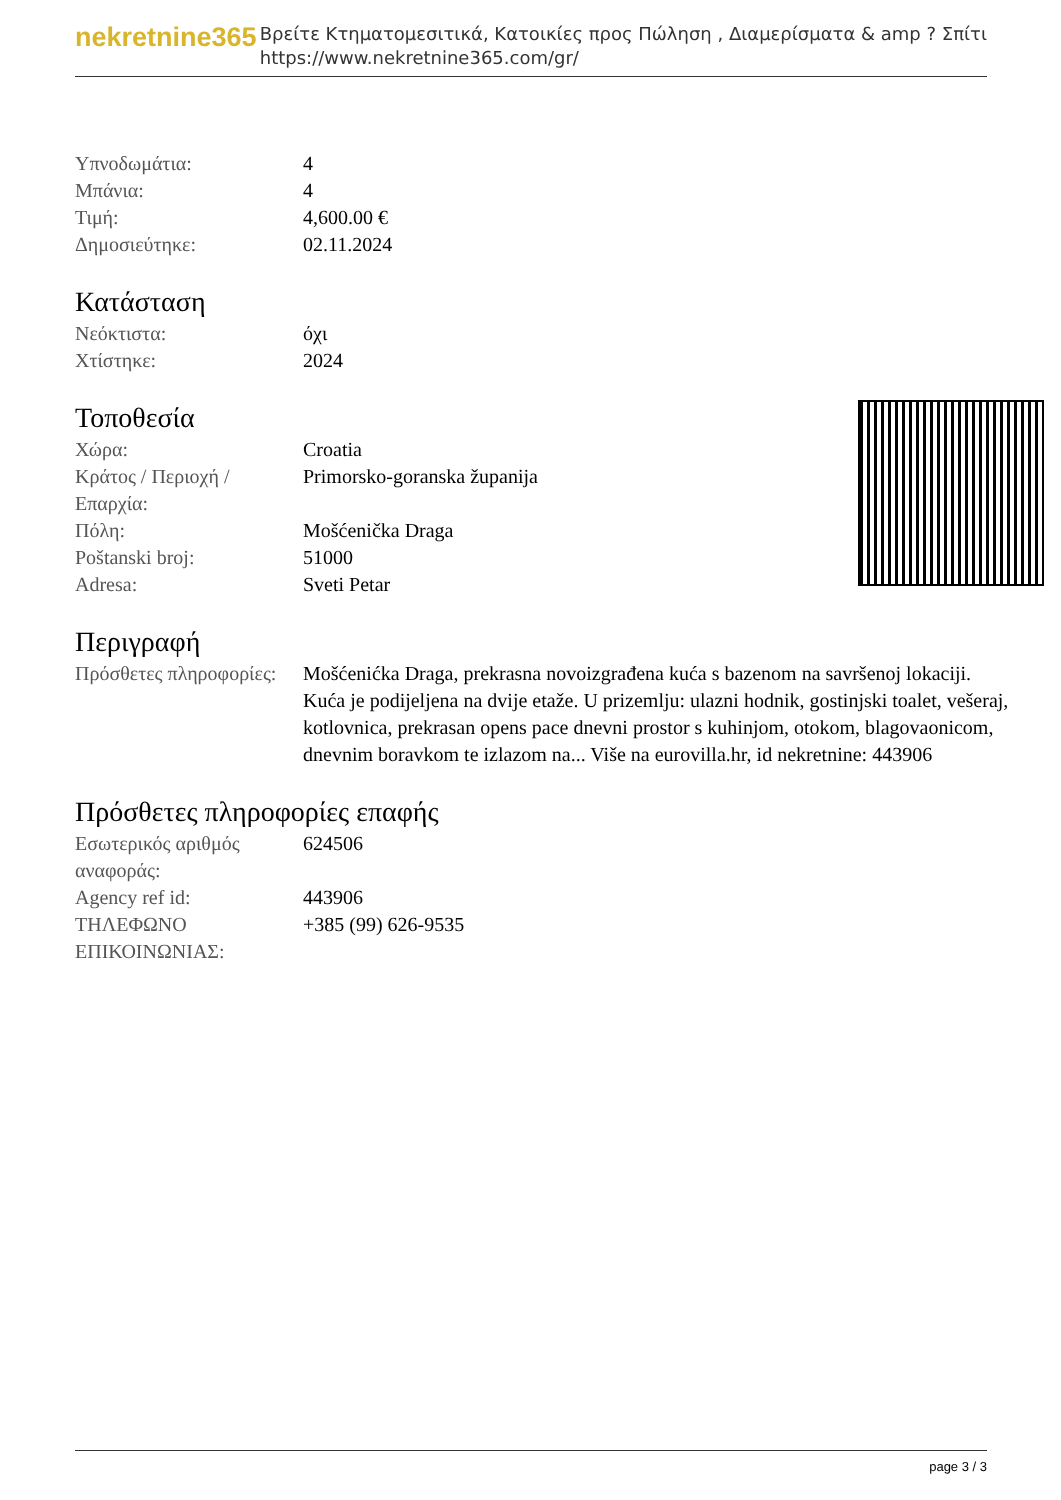nekretnine365
Βρείτε Κτηματομεσιτικά, Κατοικίες προς Πώληση , Διαμερίσματα & amp ? Σπίτι
https://www.nekretnine365.com/gr/
| Υπνοδωμάτια: | 4 |
| Μπάνια: | 4 |
| Τιμή: | 4,600.00 € |
| Δημοσιεύτηκε: | 02.11.2024 |
Κατάσταση
| Νεόκτιστα: | όχι |
| Χτίστηκε: | 2024 |
Τοποθεσία
| Χώρα: | Croatia |
| Κράτος / Περιοχή / Επαρχία: | Primorsko-goranska županija |
| Πόλη: | Mošćenička Draga |
| Poštanski broj: | 51000 |
| Adresa: | Sveti Petar |
Περιγραφή
| Πρόσθετες πληροφορίες: | Mošćenićka Draga, prekrasna novoizgrađena kuća s bazenom na savršenoj lokaciji. Kuća je podijeljena na dvije etaže. U prizemlju: ulazni hodnik, gostinjski toalet, vešeraj, kotlovnica, prekrasan opens pace dnevni prostor s kuhinjom, otokom, blagovaonicom, dnevnim boravkom te izlazom na... Više na eurovilla.hr, id nekretnine: 443906 |
Πρόσθετες πληροφορίες επαφής
| Εσωτερικός αριθμός αναφοράς: | 624506 |
| Agency ref id: | 443906 |
| ΤΗΛΕΦΩΝΟ ΕΠΙΚΟΙΝΩΝΙΑΣ: | +385 (99) 626-9535 |
page 3 / 3